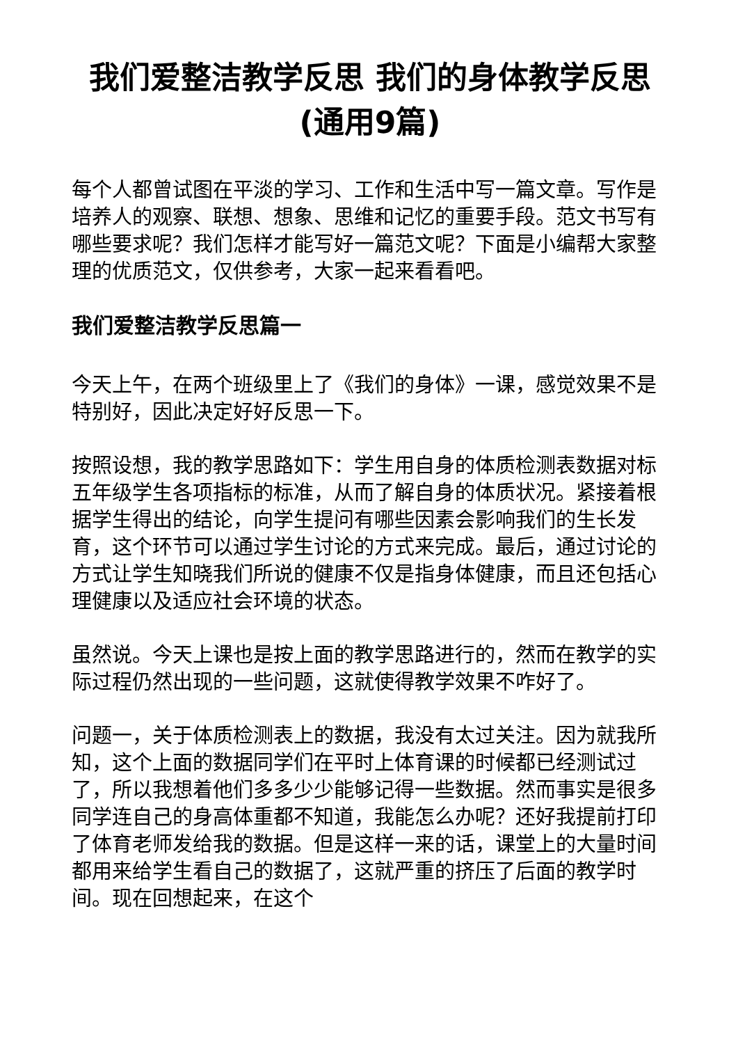我们爱整洁教学反思 我们的身体教学反思(通用9篇)
每个人都曾试图在平淡的学习、工作和生活中写一篇文章。写作是培养人的观察、联想、想象、思维和记忆的重要手段。范文书写有哪些要求呢？我们怎样才能写好一篇范文呢？下面是小编帮大家整理的优质范文，仅供参考，大家一起来看看吧。
我们爱整洁教学反思篇一
今天上午，在两个班级里上了《我们的身体》一课，感觉效果不是特别好，因此决定好好反思一下。
按照设想，我的教学思路如下：学生用自身的体质检测表数据对标五年级学生各项指标的标准，从而了解自身的体质状况。紧接着根据学生得出的结论，向学生提问有哪些因素会影响我们的生长发育，这个环节可以通过学生讨论的方式来完成。最后，通过讨论的方式让学生知晓我们所说的健康不仅是指身体健康，而且还包括心理健康以及适应社会环境的状态。
虽然说。今天上课也是按上面的教学思路进行的，然而在教学的实际过程仍然出现的一些问题，这就使得教学效果不咋好了。
问题一，关于体质检测表上的数据，我没有太过关注。因为就我所知，这个上面的数据同学们在平时上体育课的时候都已经测试过了，所以我想着他们多多少少能够记得一些数据。然而事实是很多同学连自己的身高体重都不知道，我能怎么办呢？还好我提前打印了体育老师发给我的数据。但是这样一来的话，课堂上的大量时间都用来给学生看自己的数据了，这就严重的挤压了后面的教学时间。现在回想起来，在这个